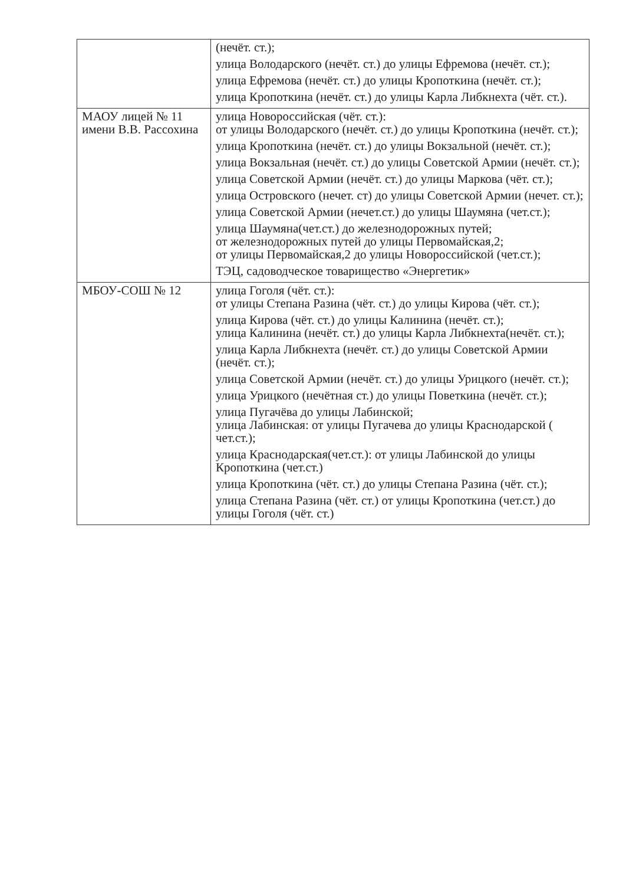| | (нечёт. ст.); улица Володарского (нечёт. ст.) до улицы Ефремова (нечёт. ст.); улица Ефремова (нечёт. ст.) до улицы Кропоткина (нечёт. ст.); улица Кропоткина (нечёт. ст.) до улицы Карла Либкнехта (чёт. ст.). |
| МАОУ лицей № 11 имени В.В. Рассохина | улица Новороссийская (чёт. ст.): от улицы Володарского (нечёт. ст.) до улицы Кропоткина (нечёт. ст.); улица Кропоткина (нечёт. ст.) до улицы Вокзальной (нечёт. ст.); улица Вокзальная (нечёт. ст.) до улицы Советской Армии (нечёт. ст.); улица Советской Армии (нечёт. ст.) до улицы Маркова (чёт. ст.); улица Островского (нечет. ст) до улицы Советской Армии (нечет. ст.); улица Советской Армии (нечет.ст.) до улицы Шаумяна (чет.ст.); улица Шаумяна(чет.ст.) до железнодорожных путей; от железнодорожных путей до улицы Первомайская,2; от улицы Первомайская,2 до улицы Новороссийской (чет.ст.); ТЭЦ, садоводческое товарищество «Энергетик» |
| МБОУ-СОШ № 12 | улица Гоголя (чёт. ст.): от улицы Степана Разина (чёт. ст.) до улицы Кирова (чёт. ст.); улица Кирова (чёт. ст.) до улицы Калинина (нечёт. ст.); улица Калинина (нечёт. ст.) до улицы Карла Либкнехта(нечёт. ст.); улица Карла Либкнехта (нечёт. ст.) до улицы Советской Армии (нечёт. ст.); улица Советской Армии (нечёт. ст.) до улицы Урицкого (нечёт. ст.); улица Урицкого (нечётная ст.) до улицы Поветкина (нечёт. ст.); улица Пугачёва до улицы Лабинской; улица Лабинская: от улицы Пугачева до улицы Краснодарской ( чет.ст.); улица Краснодарская(чет.ст.): от улицы Лабинской до улицы Кропоткина (чет.ст.) улица Кропоткина (чёт. ст.) до улицы Степана Разина (чёт. ст.); улица Степана Разина (чёт. ст.) от улицы Кропоткина (чет.ст.) до улицы Гоголя (чёт. ст.) |